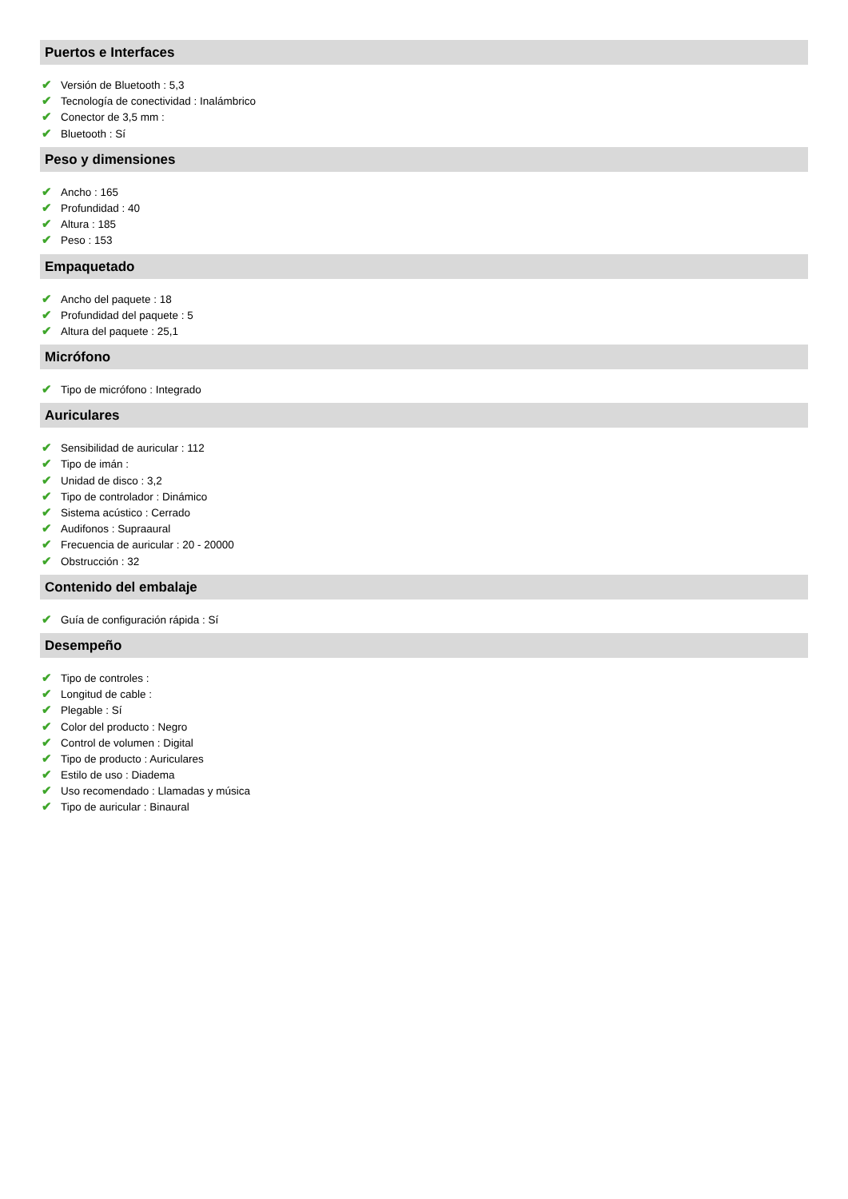Puertos e Interfaces
✔ Versión de Bluetooth : 5,3
✔ Tecnología de conectividad : Inalámbrico
✔ Conector de 3,5 mm :
✔ Bluetooth : Sí
Peso y dimensiones
✔ Ancho : 165
✔ Profundidad : 40
✔ Altura : 185
✔ Peso : 153
Empaquetado
✔ Ancho del paquete : 18
✔ Profundidad del paquete : 5
✔ Altura del paquete : 25,1
Micrófono
✔ Tipo de micrófono : Integrado
Auriculares
✔ Sensibilidad de auricular : 112
✔ Tipo de imán :
✔ Unidad de disco : 3,2
✔ Tipo de controlador : Dinámico
✔ Sistema acústico : Cerrado
✔ Audifonos : Supraaural
✔ Frecuencia de auricular : 20 - 20000
✔ Obstrucción : 32
Contenido del embalaje
✔ Guía de configuración rápida : Sí
Desempeño
✔ Tipo de controles :
✔ Longitud de cable :
✔ Plegable : Sí
✔ Color del producto : Negro
✔ Control de volumen : Digital
✔ Tipo de producto : Auriculares
✔ Estilo de uso : Diadema
✔ Uso recomendado : Llamadas y música
✔ Tipo de auricular : Binaural